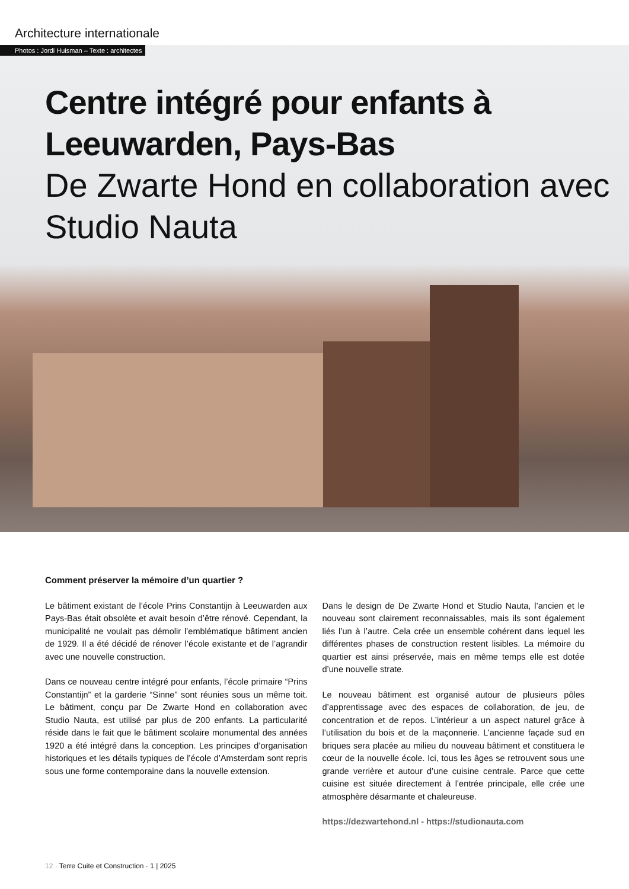Architecture internationale
Photos : Jordi Huisman – Texte : architectes
Centre intégré pour enfants à Leeuwarden, Pays-Bas
De Zwarte Hond en collaboration avec Studio Nauta
Comment préserver la mémoire d’un quartier ?
Le bâtiment existant de l’école Prins Constantijn à Leeuwarden aux Pays-Bas était obsolète et avait besoin d’être rénové. Cependant, la municipalité ne voulait pas démolir l’emblématique bâtiment ancien de 1929. Il a été décidé de rénover l’école existante et de l’agrandir avec une nouvelle construction.
Dans ce nouveau centre intégré pour enfants, l’école primaire “Prins Constantijn” et la garderie “Sinne” sont réunies sous un même toit. Le bâtiment, conçu par De Zwarte Hond en collaboration avec Studio Nauta, est utilisé par plus de 200 enfants. La particularité réside dans le fait que le bâtiment scolaire monumental des années 1920 a été intégré dans la conception. Les principes d’organisation historiques et les détails typiques de l’école d’Amsterdam sont repris sous une forme contemporaine dans la nouvelle extension.
Dans le design de De Zwarte Hond et Studio Nauta, l’ancien et le nouveau sont clairement reconnaissables, mais ils sont également liés l’un à l’autre. Cela crée un ensemble cohérent dans lequel les différentes phases de construction restent lisibles. La mémoire du quartier est ainsi préservée, mais en même temps elle est dotée d’une nouvelle strate.
Le nouveau bâtiment est organisé autour de plusieurs pôles d’apprentis­sage avec des espaces de collaboration, de jeu, de concentration et de repos. L’intérieur a un aspect naturel grâce à l’utilisation du bois et de la maçonnerie. L’ancienne façade sud en briques sera placée au milieu du nouveau bâtiment et constituera le cœur de la nouvelle école. Ici, tous les âges se retrouvent sous une grande verrière et autour d’une cuisine cen­trale. Parce que cette cuisine est située directement à l’entrée principale, elle crée une atmosphère désarmante et chaleureuse.
https://dezwartehond.nl - https://studionauta.com
12 · Terre Cuite et Construction · 1 | 2025